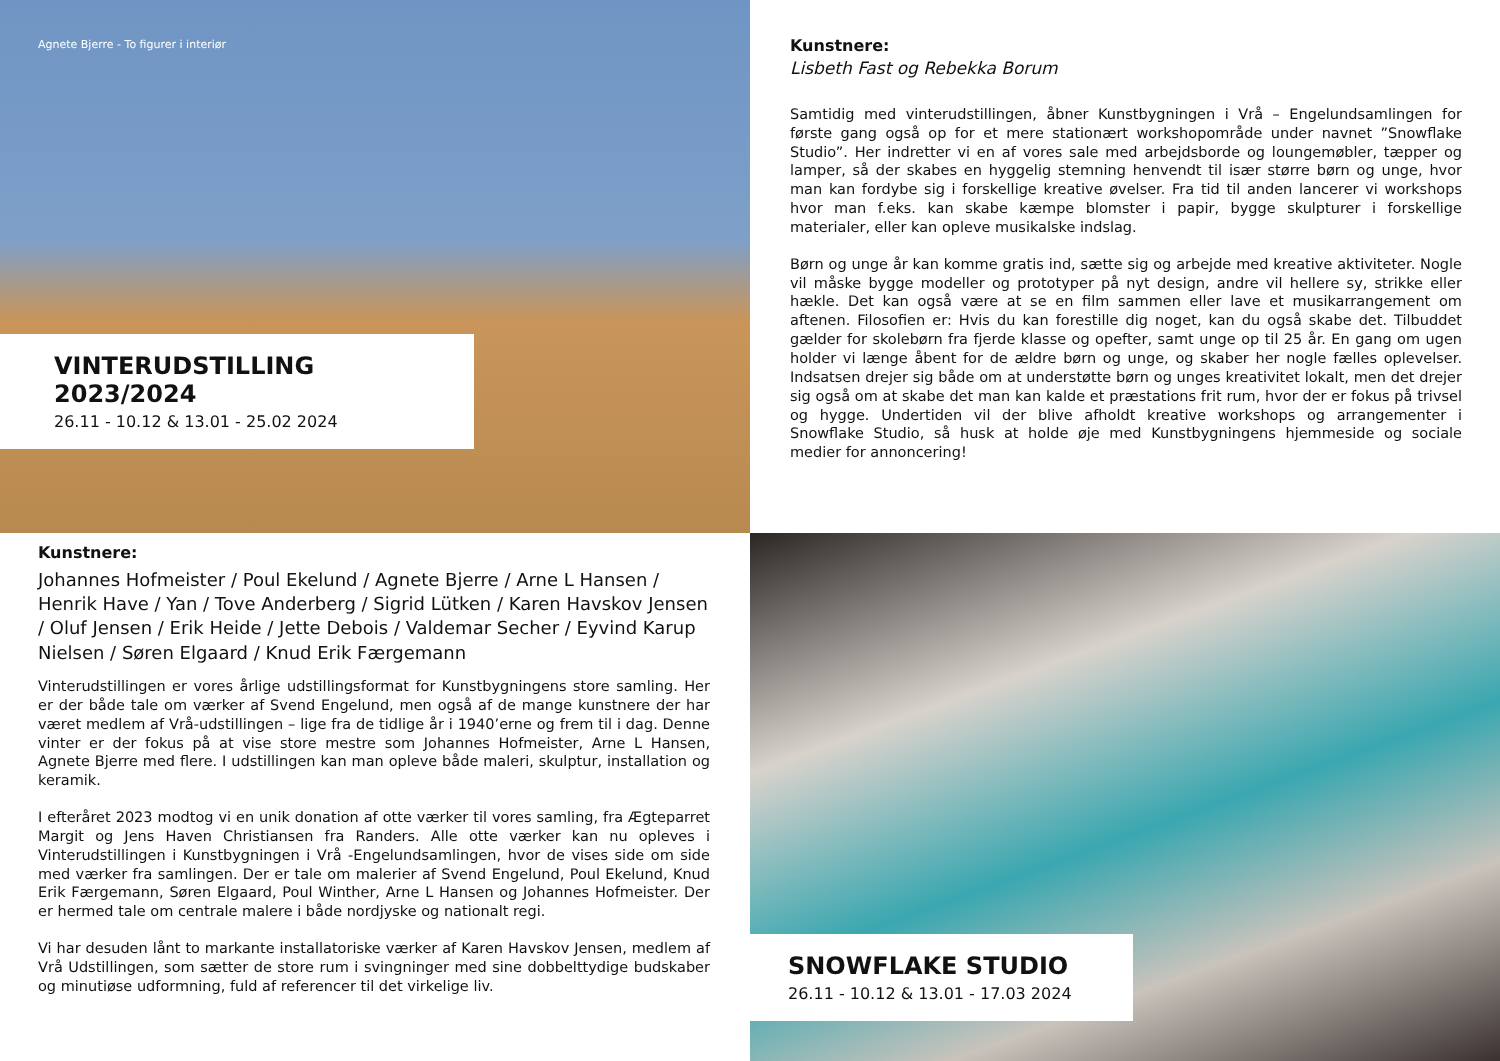Agnete Bjerre - To figurer i interiør
VINTERUDSTILLING 2023/2024
26.11 - 10.12 & 13.01 - 25.02 2024
Kunstnere:
Lisbeth Fast og Rebekka Borum
Samtidig med vinterudstillingen, åbner Kunstbygningen i Vrå – Engelundsamlingen for første gang også op for et mere stationært workshopområde under navnet ”Snowflake Studio”. Her indretter vi en af vores sale med arbejdsborde og loungemøbler, tæpper og lamper, så der skabes en hyggelig stemning henvendt til især større børn og unge, hvor man kan fordybe sig i forskellige kreative øvelser. Fra tid til anden lancerer vi workshops hvor man f.eks. kan skabe kæmpe blomster i papir, bygge skulpturer i forskellige materialer, eller kan opleve musikalske indslag.
Børn og unge år kan komme gratis ind, sætte sig og arbejde med kreative aktiviteter. Nogle vil måske bygge modeller og prototyper på nyt design, andre vil hellere sy, strikke eller hækle. Det kan også være at se en film sammen eller lave et musikarrangement om aftenen. Filosofien er: Hvis du kan forestille dig noget, kan du også skabe det. Tilbuddet gælder for skolebørn fra fjerde klasse og opefter, samt unge op til 25 år. En gang om ugen holder vi længe åbent for de ældre børn og unge, og skaber her nogle fælles oplevelser. Indsatsen drejer sig både om at understøtte børn og unges kreativitet lokalt, men det drejer sig også om at skabe det man kan kalde et præstations frit rum, hvor der er fokus på trivsel og hygge. Undertiden vil der blive afholdt kreative workshops og arrangementer i Snowflake Studio, så husk at holde øje med Kunstbygningens hjemmeside og sociale medier for annoncering!
Kunstnere:
Johannes Hofmeister / Poul Ekelund / Agnete Bjerre / Arne L Hansen / Henrik Have / Yan / Tove Anderberg / Sigrid Lütken / Karen Havskov Jensen / Oluf Jensen / Erik Heide / Jette Debois / Valdemar Secher / Eyvind Karup Nielsen / Søren Elgaard / Knud Erik Færgemann
Vinterudstillingen er vores årlige udstillingsformat for Kunstbygningens store samling. Her er der både tale om værker af Svend Engelund, men også af de mange kunstnere der har været medlem af Vrå-udstillingen – lige fra de tidlige år i 1940’erne og frem til i dag. Denne vinter er der fokus på at vise store mestre som Johannes Hofmeister, Arne L Hansen, Agnete Bjerre med flere. I udstillingen kan man opleve både maleri, skulptur, installation og keramik.
I efteråret 2023 modtog vi en unik donation af otte værker til vores samling, fra Ægteparret Margit og Jens Haven Christiansen fra Randers. Alle otte værker kan nu opleves i Vinterudstillingen i Kunstbygningen i Vrå -Engelundsamlingen, hvor de vises side om side med værker fra samlingen. Der er tale om malerier af Svend Engelund, Poul Ekelund, Knud Erik Færgemann, Søren Elgaard, Poul Winther, Arne L Hansen og Johannes Hofmeister. Der er hermed tale om centrale malere i både nordjyske og nationalt regi.
Vi har desuden lånt to markante installatoriske værker af Karen Havskov Jensen, medlem af Vrå Udstillingen, som sætter de store rum i svingninger med sine dobbelttydige budskaber og minutiøse udformning, fuld af referencer til det virkelige liv.
SNOWFLAKE STUDIO
26.11 - 10.12 & 13.01 - 17.03 2024